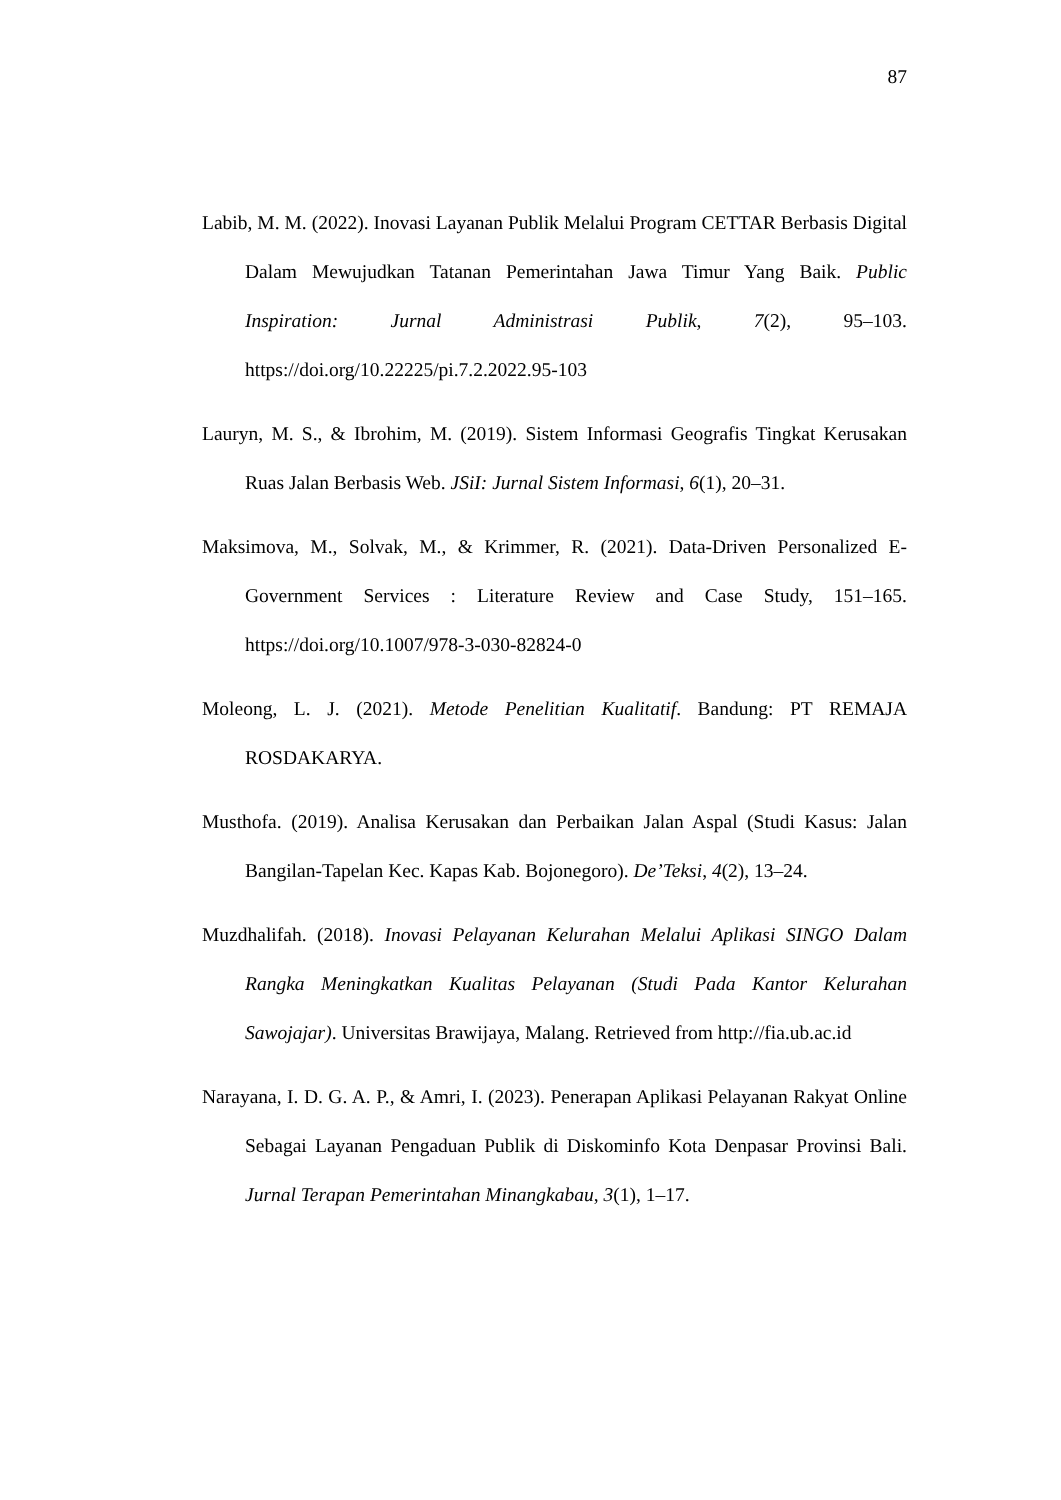87
Labib, M. M. (2022). Inovasi Layanan Publik Melalui Program CETTAR Berbasis Digital Dalam Mewujudkan Tatanan Pemerintahan Jawa Timur Yang Baik. Public Inspiration: Jurnal Administrasi Publik, 7(2), 95–103. https://doi.org/10.22225/pi.7.2.2022.95-103
Lauryn, M. S., & Ibrohim, M. (2019). Sistem Informasi Geografis Tingkat Kerusakan Ruas Jalan Berbasis Web. JSiI: Jurnal Sistem Informasi, 6(1), 20–31.
Maksimova, M., Solvak, M., & Krimmer, R. (2021). Data-Driven Personalized E-Government Services : Literature Review and Case Study, 151–165. https://doi.org/10.1007/978-3-030-82824-0
Moleong, L. J. (2021). Metode Penelitian Kualitatif. Bandung: PT REMAJA ROSDAKARYA.
Musthofa. (2019). Analisa Kerusakan dan Perbaikan Jalan Aspal (Studi Kasus: Jalan Bangilan-Tapelan Kec. Kapas Kab. Bojonegoro). De’Teksi, 4(2), 13–24.
Muzdhalifah. (2018). Inovasi Pelayanan Kelurahan Melalui Aplikasi SINGO Dalam Rangka Meningkatkan Kualitas Pelayanan (Studi Pada Kantor Kelurahan Sawojajar). Universitas Brawijaya, Malang. Retrieved from http://fia.ub.ac.id
Narayana, I. D. G. A. P., & Amri, I. (2023). Penerapan Aplikasi Pelayanan Rakyat Online Sebagai Layanan Pengaduan Publik di Diskominfo Kota Denpasar Provinsi Bali. Jurnal Terapan Pemerintahan Minangkabau, 3(1), 1–17.